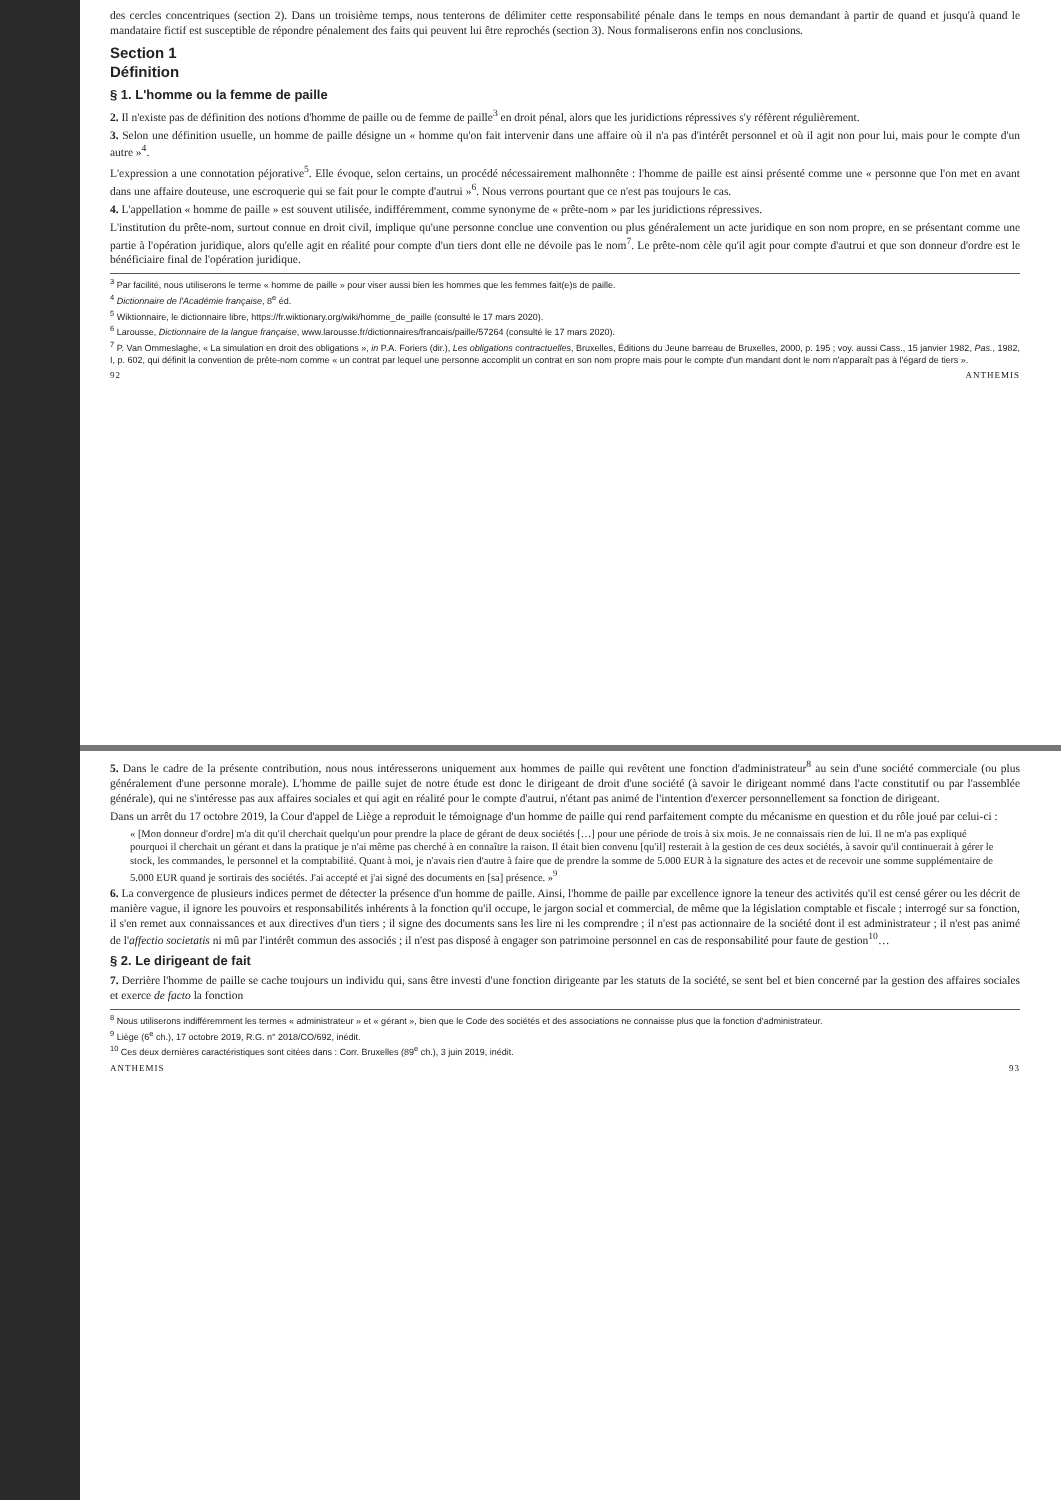des cercles concentriques (section 2). Dans un troisième temps, nous tenterons de délimiter cette responsabilité pénale dans le temps en nous demandant à partir de quand et jusqu'à quand le mandataire fictif est susceptible de répondre pénalement des faits qui peuvent lui être reprochés (section 3). Nous formaliserons enfin nos conclusions.
Section 1
Définition
§ 1. L'homme ou la femme de paille
2. Il n'existe pas de définition des notions d'homme de paille ou de femme de paille<sup>3</sup> en droit pénal, alors que les juridictions répressives s'y réfèrent régulièrement.
3. Selon une définition usuelle, un homme de paille désigne un « homme qu'on fait intervenir dans une affaire où il n'a pas d'intérêt personnel et où il agit non pour lui, mais pour le compte d'un autre »<sup>4</sup>.
L'expression a une connotation péjorative<sup>5</sup>. Elle évoque, selon certains, un procédé nécessairement malhonnête : l'homme de paille est ainsi présenté comme une « personne que l'on met en avant dans une affaire douteuse, une escroquerie qui se fait pour le compte d'autrui »<sup>6</sup>. Nous verrons pourtant que ce n'est pas toujours le cas.
4. L'appellation « homme de paille » est souvent utilisée, indifféremment, comme synonyme de « prête-nom » par les juridictions répressives.
L'institution du prête-nom, surtout connue en droit civil, implique qu'une personne conclue une convention ou plus généralement un acte juridique en son nom propre, en se présentant comme une partie à l'opération juridique, alors qu'elle agit en réalité pour compte d'un tiers dont elle ne dévoile pas le nom<sup>7</sup>. Le prête-nom cèle qu'il agit pour compte d'autrui et que son donneur d'ordre est le bénéficiaire final de l'opération juridique.
<sup>3</sup> Par facilité, nous utiliserons le terme « homme de paille » pour viser aussi bien les hommes que les femmes fait(e)s de paille.
<sup>4</sup> Dictionnaire de l'Académie française, 8<sup>e</sup> éd.
<sup>5</sup> Wiktionnaire, le dictionnaire libre, https://fr.wiktionary.org/wiki/homme_de_paille (consulté le 17 mars 2020).
<sup>6</sup> Larousse, Dictionnaire de la langue française, www.larousse.fr/dictionnaires/francais/paille/57264 (consulté le 17 mars 2020).
<sup>7</sup> P. Van Ommeslaghe, « La simulation en droit des obligations », in P.A. Foriers (dir.), Les obligations contractuelles, Bruxelles, Éditions du Jeune barreau de Bruxelles, 2000, p. 195 ; voy. aussi Cass., 15 janvier 1982, Pas., 1982, I, p. 602, qui définit la convention de prête-nom comme « un contrat par lequel une personne accomplit un contrat en son nom propre mais pour le compte d'un mandant dont le nom n'apparaît pas à l'égard de tiers ».
92 ANTHEMIS
5. Dans le cadre de la présente contribution, nous nous intéresserons uniquement aux hommes de paille qui revêtent une fonction d'administrateur<sup>8</sup> au sein d'une société commerciale (ou plus généralement d'une personne morale). L'homme de paille sujet de notre étude est donc le dirigeant de droit d'une société (à savoir le dirigeant nommé dans l'acte constitutif ou par l'assemblée générale), qui ne s'intéresse pas aux affaires sociales et qui agit en réalité pour le compte d'autrui, n'étant pas animé de l'intention d'exercer personnellement sa fonction de dirigeant.
Dans un arrêt du 17 octobre 2019, la Cour d'appel de Liège a reproduit le témoignage d'un homme de paille qui rend parfaitement compte du mécanisme en question et du rôle joué par celui-ci :
« [Mon donneur d'ordre] m'a dit qu'il cherchait quelqu'un pour prendre la place de gérant de deux sociétés […] pour une période de trois à six mois. Je ne connaissais rien de lui. Il ne m'a pas expliqué pourquoi il cherchait un gérant et dans la pratique je n'ai même pas cherché à en connaître la raison. Il était bien convenu [qu'il] resterait à la gestion de ces deux sociétés, à savoir qu'il continuerait à gérer le stock, les commandes, le personnel et la comptabilité. Quant à moi, je n'avais rien d'autre à faire que de prendre la somme de 5.000 EUR à la signature des actes et de recevoir une somme supplémentaire de 5.000 EUR quand je sortirais des sociétés. J'ai accepté et j'ai signé des documents en [sa] présence. »<sup>9</sup>
6. La convergence de plusieurs indices permet de détecter la présence d'un homme de paille. Ainsi, l'homme de paille par excellence ignore la teneur des activités qu'il est censé gérer ou les décrit de manière vague, il ignore les pouvoirs et responsabilités inhérents à la fonction qu'il occupe, le jargon social et commercial, de même que la législation comptable et fiscale ; interrogé sur sa fonction, il s'en remet aux connaissances et aux directives d'un tiers ; il signe des documents sans les lire ni les comprendre ; il n'est pas actionnaire de la société dont il est administrateur ; il n'est pas animé de l'affectio societatis ni mû par l'intérêt commun des associés ; il n'est pas disposé à engager son patrimoine personnel en cas de responsabilité pour faute de gestion<sup>10</sup>…
§ 2. Le dirigeant de fait
7. Derrière l'homme de paille se cache toujours un individu qui, sans être investi d'une fonction dirigeante par les statuts de la société, se sent bel et bien concerné par la gestion des affaires sociales et exerce de facto la fonction
<sup>8</sup> Nous utiliserons indifféremment les termes « administrateur » et « gérant », bien que le Code des sociétés et des associations ne connaisse plus que la fonction d'administrateur.
<sup>9</sup> Liège (6<sup>e</sup> ch.), 17 octobre 2019, R.G. n° 2018/CO/692, inédit.
<sup>10</sup> Ces deux dernières caractéristiques sont citées dans : Corr. Bruxelles (89<sup>e</sup> ch.), 3 juin 2019, inédit.
ANTHEMIS 93